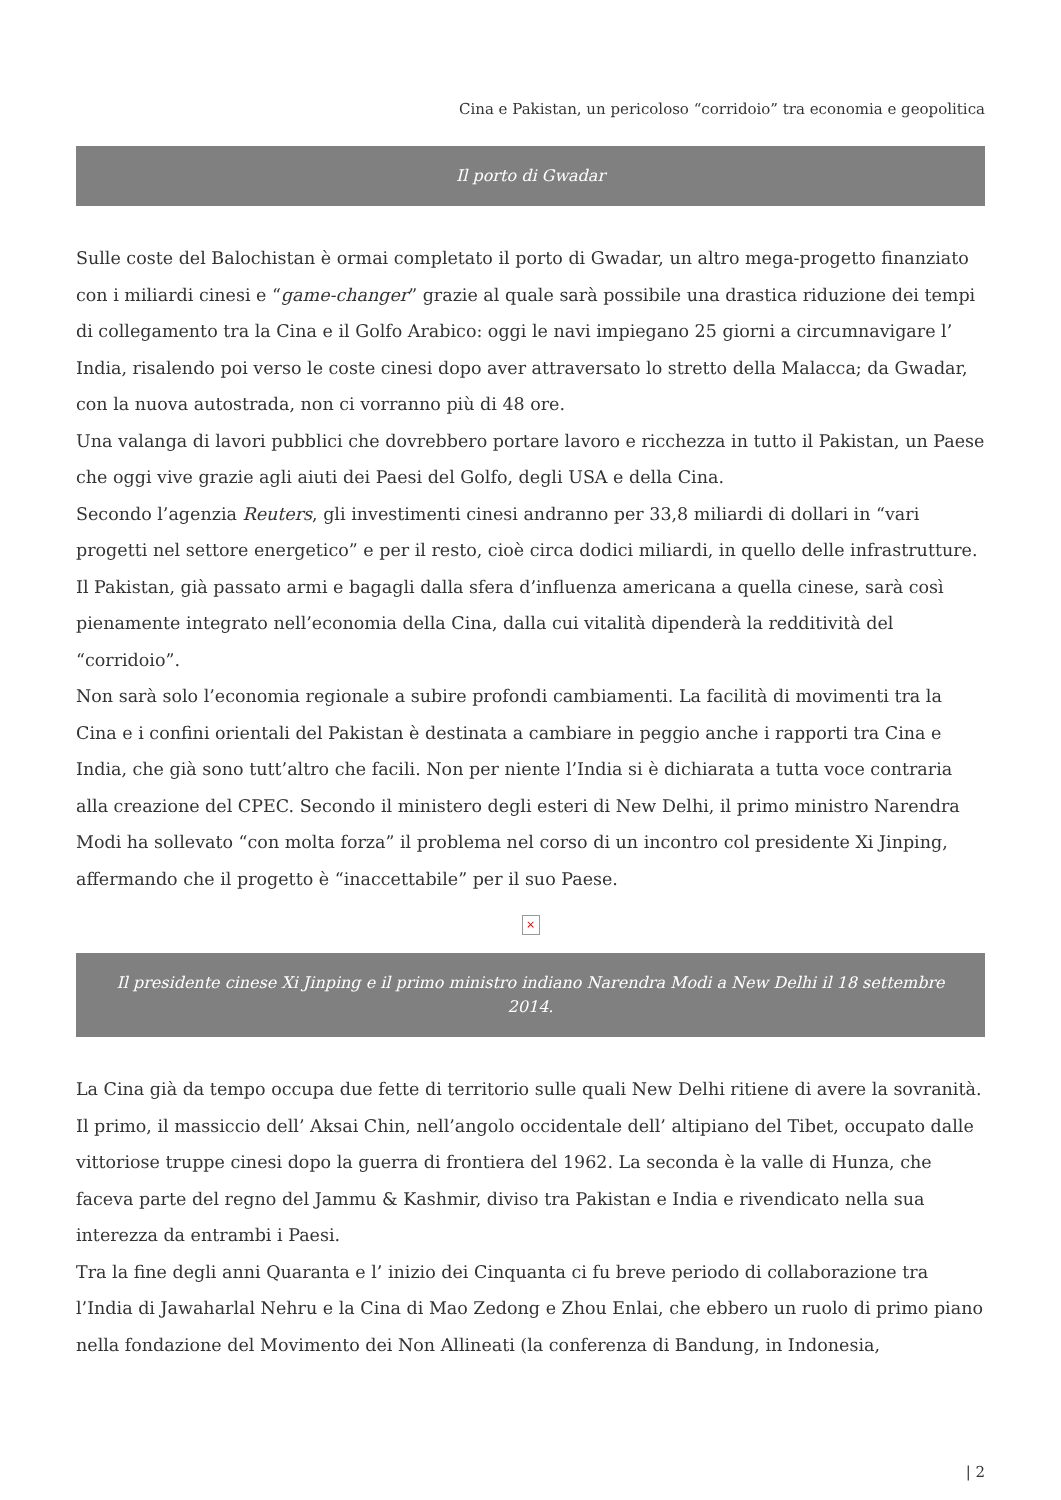Cina e Pakistan, un pericoloso “corridoio” tra economia e geopolitica
Il porto di Gwadar
Sulle coste del Balochistan è ormai completato il porto di Gwadar, un altro mega-progetto finanziato con i miliardi cinesi e “game-changer” grazie al quale sarà possibile una drastica riduzione dei tempi di collegamento tra la Cina e il Golfo Arabico: oggi le navi impiegano 25 giorni a circumnavigare l’ India, risalendo poi verso le coste cinesi dopo aver attraversato lo stretto della Malacca; da Gwadar, con la nuova autostrada, non ci vorranno più di 48 ore.
Una valanga di lavori pubblici che dovrebbero portare lavoro e ricchezza in tutto il Pakistan, un Paese che oggi vive grazie agli aiuti dei Paesi del Golfo, degli USA e della Cina.
Secondo l’agenzia Reuters, gli investimenti cinesi andranno per 33,8 miliardi di dollari in “vari progetti nel settore energetico” e per il resto, cioè circa dodici miliardi, in quello delle infrastrutture. Il Pakistan, già passato armi e bagagli dalla sfera d’influenza americana a quella cinese, sarà così pienamente integrato nell’economia della Cina, dalla cui vitalità dipenderà la redditività del “corridoio”.
Non sarà solo l’economia regionale a subire profondi cambiamenti. La facilità di movimenti tra la Cina e i confini orientali del Pakistan è destinata a cambiare in peggio anche i rapporti tra Cina e India, che già sono tutt’altro che facili. Non per niente l’India si è dichiarata a tutta voce contraria alla creazione del CPEC. Secondo il ministero degli esteri di New Delhi, il primo ministro Narendra Modi ha sollevato “con molta forza” il problema nel corso di un incontro col presidente Xi Jinping, affermando che il progetto è “inaccettabile” per il suo Paese.
×
Il presidente cinese Xi Jinping e il primo ministro indiano Narendra Modi a New Delhi il 18 settembre 2014.
La Cina già da tempo occupa due fette di territorio sulle quali New Delhi ritiene di avere la sovranità. Il primo, il massiccio dell’ Aksai Chin, nell’angolo occidentale dell’ altipiano del Tibet, occupato dalle vittoriose truppe cinesi dopo la guerra di frontiera del 1962. La seconda è la valle di Hunza, che faceva parte del regno del Jammu & Kashmir, diviso tra Pakistan e India e rivendicato nella sua interezza da entrambi i Paesi.
Tra la fine degli anni Quaranta e l’ inizio dei Cinquanta ci fu breve periodo di collaborazione tra l’India di Jawaharlal Nehru e la Cina di Mao Zedong e Zhou Enlai, che ebbero un ruolo di primo piano nella fondazione del Movimento dei Non Allineati (la conferenza di Bandung, in Indonesia,
| 2